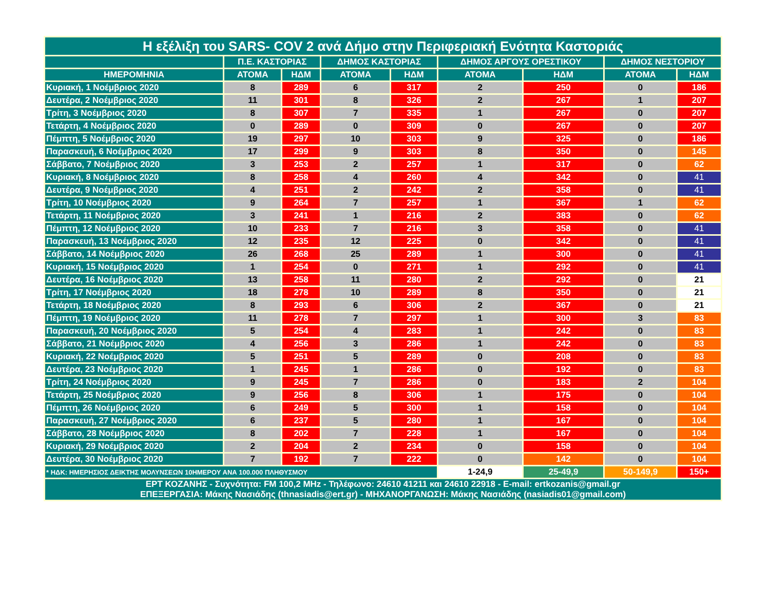| Η εξέλιξη του SARS- COV 2 ανά Δήμο στην Περιφεριακή Ενότητα Καστοριάς | | | | | | | | |
| --- | --- | --- | --- | --- | --- | --- | --- | --- |
| | Π.Ε. ΚΑΣΤΟΡΙΑΣ | | ΔΗΜΟΣ ΚΑΣΤΟΡΙΑΣ | | ΔΗΜΟΣ ΑΡΓΟΥΣ ΟΡΕΣΤΙΚΟΥ | | ΔΗΜΟΣ ΝΕΣΤΟΡΙΟΥ | |
| ΗΜΕΡΟΜΗΝΙΑ | ΑΤΟΜΑ | ΗΔΜ | ΑΤΟΜΑ | ΗΔΜ | ΑΤΟΜΑ | ΗΔΜ | ΑΤΟΜΑ | ΗΔΜ |
| Κυριακή, 1 Νοέμβριος 2020 | 8 | 289 | 6 | 317 | 2 | 250 | 0 | 186 |
| Δευτέρα, 2 Νοέμβριος 2020 | 11 | 301 | 8 | 326 | 2 | 267 | 1 | 207 |
| Τρίτη, 3 Νοέμβριος 2020 | 8 | 307 | 7 | 335 | 1 | 267 | 0 | 207 |
| Τετάρτη, 4 Νοέμβριος 2020 | 0 | 289 | 0 | 309 | 0 | 267 | 0 | 207 |
| Πέμπτη, 5 Νοέμβριος 2020 | 19 | 297 | 10 | 303 | 9 | 325 | 0 | 186 |
| Παρασκευή, 6 Νοέμβριος 2020 | 17 | 299 | 9 | 303 | 8 | 350 | 0 | 145 |
| Σάββατο, 7 Νοέμβριος 2020 | 3 | 253 | 2 | 257 | 1 | 317 | 0 | 62 |
| Κυριακή, 8 Νοέμβριος 2020 | 8 | 258 | 4 | 260 | 4 | 342 | 0 | 41 |
| Δευτέρα, 9 Νοέμβριος 2020 | 4 | 251 | 2 | 242 | 2 | 358 | 0 | 41 |
| Τρίτη, 10 Νοέμβριος 2020 | 9 | 264 | 7 | 257 | 1 | 367 | 1 | 62 |
| Τετάρτη, 11 Νοέμβριος 2020 | 3 | 241 | 1 | 216 | 2 | 383 | 0 | 62 |
| Πέμπτη, 12 Νοέμβριος 2020 | 10 | 233 | 7 | 216 | 3 | 358 | 0 | 41 |
| Παρασκευή, 13 Νοέμβριος 2020 | 12 | 235 | 12 | 225 | 0 | 342 | 0 | 41 |
| Σάββατο, 14 Νοέμβριος 2020 | 26 | 268 | 25 | 289 | 1 | 300 | 0 | 41 |
| Κυριακή, 15 Νοέμβριος 2020 | 1 | 254 | 0 | 271 | 1 | 292 | 0 | 41 |
| Δευτέρα, 16 Νοέμβριος 2020 | 13 | 258 | 11 | 280 | 2 | 292 | 0 | 21 |
| Τρίτη, 17 Νοέμβριος 2020 | 18 | 278 | 10 | 289 | 8 | 350 | 0 | 21 |
| Τετάρτη, 18 Νοέμβριος 2020 | 8 | 293 | 6 | 306 | 2 | 367 | 0 | 21 |
| Πέμπτη, 19 Νοέμβριος 2020 | 11 | 278 | 7 | 297 | 1 | 300 | 3 | 83 |
| Παρασκευή, 20 Νοέμβριος 2020 | 5 | 254 | 4 | 283 | 1 | 242 | 0 | 83 |
| Σάββατο, 21 Νοέμβριος 2020 | 4 | 256 | 3 | 286 | 1 | 242 | 0 | 83 |
| Κυριακή, 22 Νοέμβριος 2020 | 5 | 251 | 5 | 289 | 0 | 208 | 0 | 83 |
| Δευτέρα, 23 Νοέμβριος 2020 | 1 | 245 | 1 | 286 | 0 | 192 | 0 | 83 |
| Τρίτη, 24 Νοέμβριος 2020 | 9 | 245 | 7 | 286 | 0 | 183 | 2 | 104 |
| Τετάρτη, 25 Νοέμβριος 2020 | 9 | 256 | 8 | 306 | 1 | 175 | 0 | 104 |
| Πέμπτη, 26 Νοέμβριος 2020 | 6 | 249 | 5 | 300 | 1 | 158 | 0 | 104 |
| Παρασκευή, 27 Νοέμβριος 2020 | 6 | 237 | 5 | 280 | 1 | 167 | 0 | 104 |
| Σάββατο, 28 Νοέμβριος 2020 | 8 | 202 | 7 | 228 | 1 | 167 | 0 | 104 |
| Κυριακή, 29 Νοέμβριος 2020 | 2 | 204 | 2 | 234 | 0 | 158 | 0 | 104 |
| Δευτέρα, 30 Νοέμβριος 2020 | 7 | 192 | 7 | 222 | 0 | 142 | 0 | 104 |
| * ΗΔΚ: ΗΜΕΡΗΣΙΟΣ ΔΕΙΚΤΗΣ ΜΟΛΥΝΣΕΩΝ 10ΗΜΕΡΟΥ ΑΝΑ 100.000 ΠΛΗΘΥΣΜΟΥ | | | | | 1-24,9 | 25-49,9 | 50-149,9 | 150+ |
| ΕΡΤ ΚΟΖΑΝΗΣ - Συχνότητα: FM 100,2 MHz - Τηλέφωνο: 24610 41211 και 24610 22918 - E-mail: ertkozanis@gmail.gr ΕΠΕΞΕΡΓΑΣΙΑ: Μάκης Νασιάδης (thnasiadis@ert.gr) - ΜΗΧΑΝΟΡΓΑΝΩΣΗ: Μάκης Νασιάδης (nasiadis01@gmail.com) | | | | | | | | |